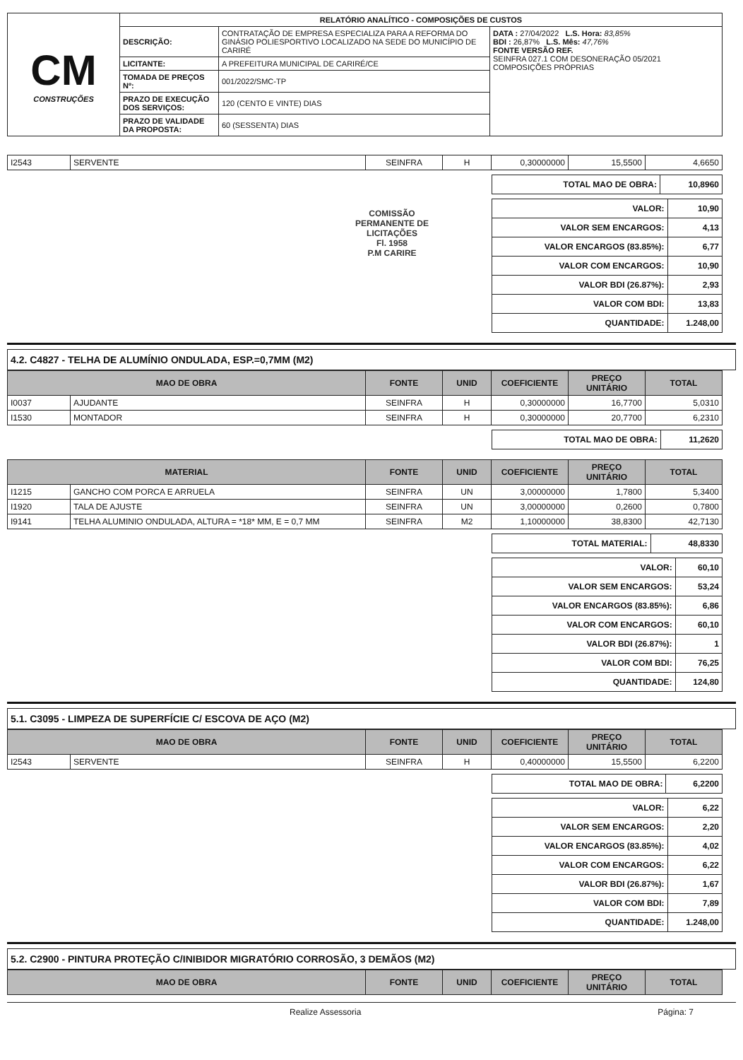| CM CONSTRUÇÕES | RELATÓRIO ANALÍTICO - COMPOSIÇÕES DE CUSTOS | | |
| | DESCRIÇÃO: | CONTRATAÇÃO DE EMPRESA ESPECIALIZA PARA A REFORMA DO GINÁSIO POLIESPORTIVO LOCALIZADO NA SEDE DO MUNICÍPIO DE CARIRÉ | DATA : 27/04/2022 L.S. Hora: 83,85% BDI : 26,87% L.S. Mês: 47,76% FONTE VERSÃO REF. SEINFRA 027.1 COM DESONERAÇÃO 05/2021 COMPOSIÇÕES PRÓPRIAS |
| | LICITANTE: | A PREFEITURA MUNICIPAL DE CARIRÉ/CE | |
| | TOMADA DE PREÇOS Nº: | 001/2022/SMC-TP | |
| | PRAZO DE EXECUÇÃO DOS SERVIÇOS: | 120 (CENTO E VINTE) DIAS | |
| | PRAZO DE VALIDADE DA PROPOSTA: | 60 (SESSENTA) DIAS | |
| I2543 | SERVENTE | SEINFRA | H | 0,30000000 | 15,5500 | 4,6650 |
| TOTAL MAO DE OBRA: | 10,8960 |
COMISSÃO PERMANENTE DE LICITAÇÕES
Fl. 1958
P.M CARIRE
| VALOR: | 10,90 |
| VALOR SEM ENCARGOS: | 4,13 |
| VALOR ENCARGOS (83.85%): | 6,77 |
| VALOR COM ENCARGOS: | 10,90 |
| VALOR BDI (26.87%): | 2,93 |
| VALOR COM BDI: | 13,83 |
| QUANTIDADE: | 1.248,00 |
4.2. C4827 - TELHA DE ALUMÍNIO ONDULADA, ESP.=0,7MM (M2)
| MAO DE OBRA | | FONTE | UNID | COEFICIENTE | PREÇO UNITÁRIO | TOTAL |
| --- | --- | --- | --- | --- | --- | --- |
| I0037 | AJUDANTE | SEINFRA | H | 0,30000000 | 16,7700 | 5,0310 |
| I1530 | MONTADOR | SEINFRA | H | 0,30000000 | 20,7700 | 6,2310 |
| TOTAL MAO DE OBRA: | 11,2620 |
| MATERIAL | | FONTE | UNID | COEFICIENTE | PREÇO UNITÁRIO | TOTAL |
| --- | --- | --- | --- | --- | --- | --- |
| I1215 | GANCHO COM PORCA E ARRUELA | SEINFRA | UN | 3,00000000 | 1,7800 | 5,3400 |
| I1920 | TALA DE AJUSTE | SEINFRA | UN | 3,00000000 | 0,2600 | 0,7800 |
| I9141 | TELHA ALUMINIO ONDULADA, ALTURA = *18* MM, E = 0,7 MM | SEINFRA | M2 | 1,10000000 | 38,8300 | 42,7130 |
| TOTAL MATERIAL: | 48,8330 |
| VALOR: | 60,10 |
| VALOR SEM ENCARGOS: | 53,24 |
| VALOR ENCARGOS (83.85%): | 6,86 |
| VALOR COM ENCARGOS: | 60,10 |
| VALOR BDI (26.87%): | 1 |
| VALOR COM BDI: | 76,25 |
| QUANTIDADE: | 124,80 |
5.1. C3095 - LIMPEZA DE SUPERFÍCIE C/ ESCOVA DE AÇO (M2)
| MAO DE OBRA | | FONTE | UNID | COEFICIENTE | PREÇO UNITÁRIO | TOTAL |
| --- | --- | --- | --- | --- | --- | --- |
| I2543 | SERVENTE | SEINFRA | H | 0,40000000 | 15,5500 | 6,2200 |
| TOTAL MAO DE OBRA: | 6,2200 |
| VALOR: | 6,22 |
| VALOR SEM ENCARGOS: | 2,20 |
| VALOR ENCARGOS (83.85%): | 4,02 |
| VALOR COM ENCARGOS: | 6,22 |
| VALOR BDI (26.87%): | 1,67 |
| VALOR COM BDI: | 7,89 |
| QUANTIDADE: | 1.248,00 |
5.2. C2900 - PINTURA PROTEÇÃO C/INIBIDOR MIGRATÓRIO CORROSÃO, 3 DEMÃOS (M2)
| MAO DE OBRA | FONTE | UNID | COEFICIENTE | PREÇO UNITÁRIO | TOTAL |
| --- | --- | --- | --- | --- | --- |
Realize Assessoria Página: 7